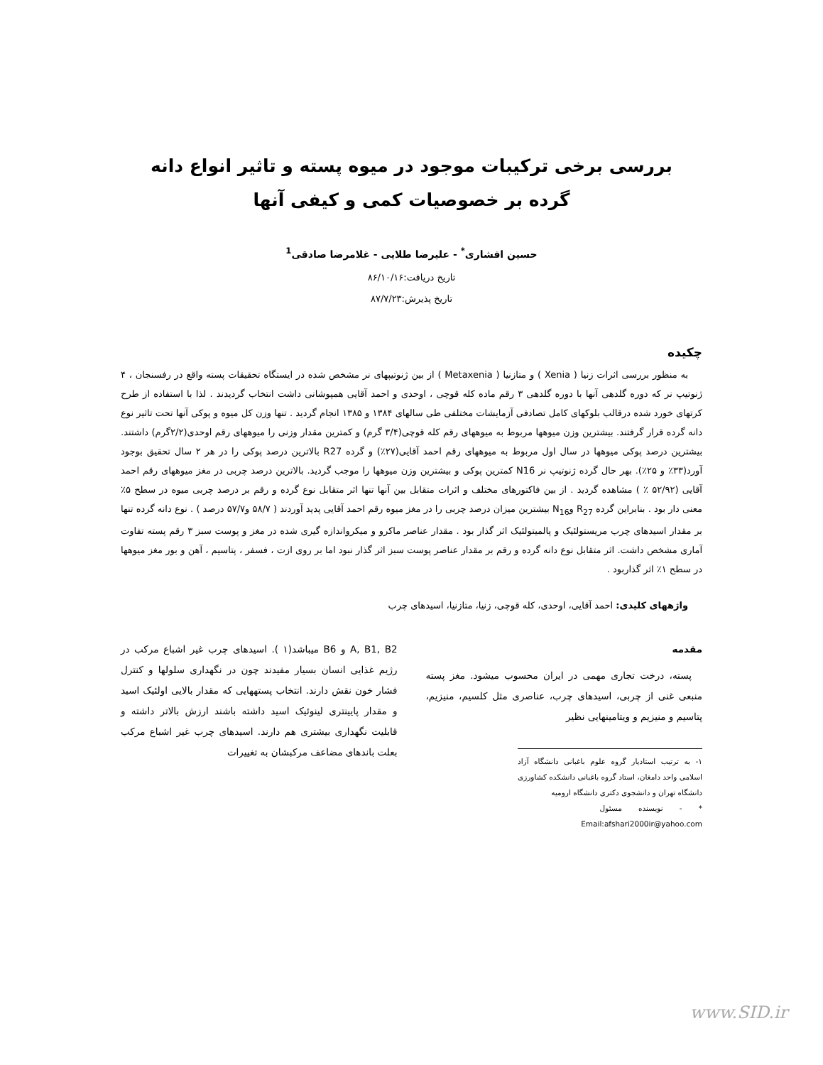بررسی برخی ترکیبات موجود در میوه پسته و تاثیر انواع دانه
گرده بر خصوصیات کمی و کیفی آنها
حسین افشاری<sup>*</sup> - علیرضا طلایی - غلامرضا صادقی<sup>1</sup>
تاریخ دریافت:۸۶/۱۰/۱۶
تاریخ پذیرش:۸۷/۷/۲۳
چکیده
به منظور بررسی اثرات زنیا ( Xenia ) و متازنیا ( Metaxenia ) از بین ژنوتیپهای نر مشخص شده در ایستگاه تحقیقات پسته واقع در رفسنجان ، ۴ ژنوتیپ نر که دوره گلدهی آنها با دوره گلدهی ۳ رقم ماده کله قوچی ، اوحدی و احمد آقایی همپوشانی داشت انتخاب گردیدند . لذا با استفاده از طرح کرتهای خورد شده درقالب بلوکهای کامل تصادفی آزمایشات مختلفی طی سالهای ۱۳۸۴ و ۱۳۸۵ انجام گردید . تنها وزن کل میوه و پوکی آنها تحت تاثیر نوع دانه گرده قرار گرفتند. بیشترین وزن میوهها مربوط به میوههای رقم کله قوچی(۳/۴ گرم) و کمترین مقدار وزنی را میوههای رقم اوحدی(۲/۲گرم) داشتند. بیشترین درصد پوکی میوهها در سال اول مربوط به میوههای رقم احمد آقایی(۲۷٪) و گرده R27 بالاترین درصد پوکی را در هر ۲ سال تحقیق بوجود آورد(۳۳٪ و ۲۵٪). بهر حال گرده ژنوتیپ نر N16 کمترین پوکی و بیشترین وزن میوهها را موجب گردید. بالاترین درصد چربی در مغز میوههای رقم احمد آقایی (۵۲/۹۲ ٪ ) مشاهده گردید . از بین فاکتورهای مختلف و اثرات متقابل بین آنها تنها اثر متقابل نوع گرده و رقم بر درصد چربی میوه در سطح ۵٪ معنی دار بود . بنابراین گرده R<sub>27</sub> وN<sub>16</sub> بیشترین میزان درصد چربی را در مغز میوه رقم احمد آقایی پدید آوردند ( ۵۸/۷ و۵۷/۷ درصد ) . نوع دانه گرده تنها بر مقدار اسیدهای چرب مریستولئیک و پالمیتولئیک اثر گذار بود . مقدار عناصر ماکرو و میکرواندازه گیری شده در مغز و پوست سبز ۳ رقم پسته تفاوت آماری مشخص داشت. اثر متقابل نوع دانه گرده و رقم بر مقدار عناصر پوست سبز اثر گذار نبود اما بر روی ازت ، فسفر ، پتاسیم ، آهن و بور مغز میوهها در سطح ۱٪ اثر گذاربود .
واژههای کلیدی: احمد آقایی، اوحدی، کله قوچی، زنیا، متازنیا، اسیدهای چرب
مقدمه
پسته، درخت تجاری مهمی در ایران محسوب میشود. مغز پسته منبعی غنی از چربی، اسیدهای چرب، عناصری مثل کلسیم، منیزیم، پتاسیم و منیزیم و ویتامینهایی نظیر
۱- به ترتیب استادیار گروه علوم باغبانی دانشگاه آزاد اسلامی واحد دامغان، استاد گروه باغبانی دانشکده کشاورزی دانشگاه تهران و دانشجوی دکتری دانشگاه ارومیه
* - نویسنده مسئول Email:afshari2000ir@yahoo.com
A, B1, B2 و B6 میباشد(۱ ). اسیدهای چرب غیر اشباع مرکب در رژیم غذایی انسان بسیار مفیدند چون در نگهداری سلولها و کنترل فشار خون نقش دارند. انتخاب پستههایی که مقدار بالایی اولئیک اسید و مقدار پایینتری لینوئیک اسید داشته باشند ارزش بالاتر داشته و قابلیت نگهداری بیشتری هم دارند. اسیدهای چرب غیر اشباع مرکب بعلت باندهای مضاعف مرکبشان به تغییرات
www.SID.ir